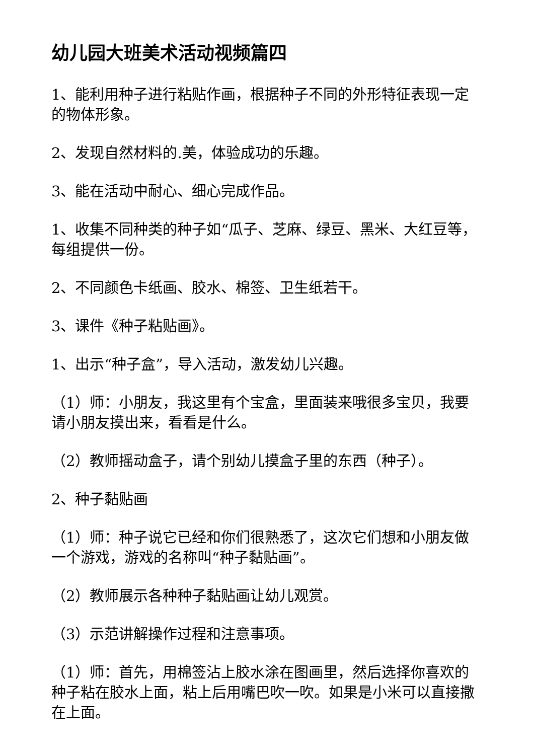幼儿园大班美术活动视频篇四
1、能利用种子进行粘贴作画，根据种子不同的外形特征表现一定的物体形象。
2、发现自然材料的.美，体验成功的乐趣。
3、能在活动中耐心、细心完成作品。
1、收集不同种类的种子如“瓜子、芝麻、绿豆、黑米、大红豆等，每组提供一份。
2、不同颜色卡纸画、胶水、棉签、卫生纸若干。
3、课件《种子粘贴画》。
1、出示“种子盒”，导入活动，激发幼儿兴趣。
（1）师：小朋友，我这里有个宝盒，里面装来哦很多宝贝，我要请小朋友摸出来，看看是什么。
（2）教师摇动盒子，请个别幼儿摸盒子里的东西（种子）。
2、种子黏贴画
（1）师：种子说它已经和你们很熟悉了，这次它们想和小朋友做一个游戏，游戏的名称叫“种子黏贴画”。
（2）教师展示各种种子黏贴画让幼儿观赏。
（3）示范讲解操作过程和注意事项。
（1）师：首先，用棉签沾上胶水涂在图画里，然后选择你喜欢的种子粘在胶水上面，粘上后用嘴巴吹一吹。如果是小米可以直接撒在上面。